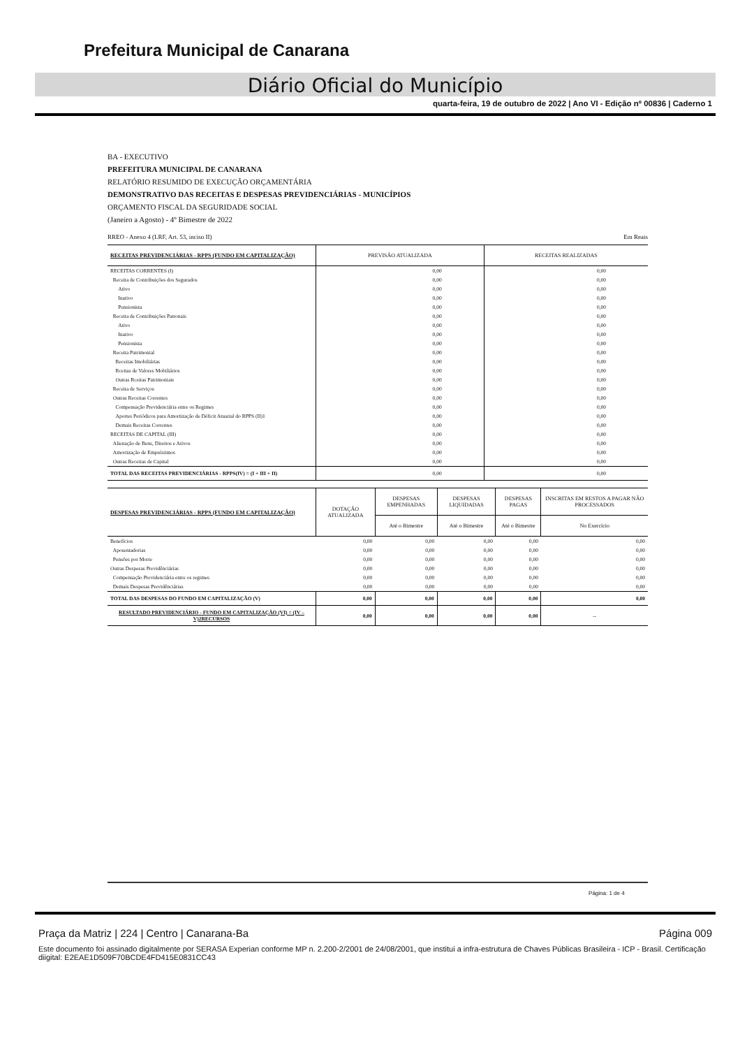Prefeitura Municipal de Canarana
Diário Oficial do Município
quarta-feira, 19 de outubro de 2022 | Ano VI - Edição nº 00836 | Caderno 1
BA - EXECUTIVO
PREFEITURA MUNICIPAL DE CANARANA
RELATÓRIO RESUMIDO DE EXECUÇÃO ORÇAMENTÁRIA
DEMONSTRATIVO DAS RECEITAS E DESPESAS PREVIDENCIÁRIAS - MUNICÍPIOS
ORÇAMENTO FISCAL DA SEGURIDADE SOCIAL
(Janeiro a Agosto) - 4º Bimestre de 2022
RREO - Anexo 4 (LRF, Art. 53, inciso II) Em Reais
| RECEITAS PREVIDENCIÁRIAS - RPPS (FUNDO EM CAPITALIZAÇÃO) | PREVISÃO ATUALIZADA | RECEITAS REALIZADAS |
| --- | --- | --- |
| RECEITAS CORRENTES (I) | 0,00 | 0,00 |
| Receita de Contribuições dos Segurados | 0,00 | 0,00 |
| Ativo | 0,00 | 0,00 |
| Inativo | 0,00 | 0,00 |
| Pensionista | 0,00 | 0,00 |
| Receita de Contribuições Patronais | 0,00 | 0,00 |
| Ativo | 0,00 | 0,00 |
| Inativo | 0,00 | 0,00 |
| Pensionista | 0,00 | 0,00 |
| Receita Patrimonial | 0,00 | 0,00 |
| Receitas Imobiliárias | 0,00 | 0,00 |
| Rceitas de Valores Mobiliários | 0,00 | 0,00 |
| Outras Rceitas Patrimoniais | 0,00 | 0,00 |
| Receita de Serviços | 0,00 | 0,00 |
| Outras Receitas Correntes | 0,00 | 0,00 |
| Compensação Previdenciária entre os Regimes | 0,00 | 0,00 |
| Aportes Periódicos para Amortização de Déficit Atuarial do RPPS (II)1 | 0,00 | 0,00 |
| Demais Receitas Correntes | 0,00 | 0,00 |
| RECEITAS DE CAPITAL (III) | 0,00 | 0,00 |
| Alienação de Bens, Direitos e Ativos | 0,00 | 0,00 |
| Amortização de Empréstimos | 0,00 | 0,00 |
| Outras Receitas de Capital | 0,00 | 0,00 |
| TOTAL DAS RECEITAS PREVIDENCIÁRIAS - RPPS(IV) = (I + III + II) | 0,00 | 0,00 |
| DESPESAS PREVIDENCIÁRIAS - RPPS (FUNDO EM CAPITALIZAÇÃO) | DOTAÇÃO ATUALIZADA | DESPESAS EMPENHADAS | DESPESAS LIQUIDADAS | DESPESAS PAGAS | INSCRITAS EM RESTOS A PAGAR NÃO PROCESSADOS |
| --- | --- | --- | --- | --- | --- |
| | | Até o Bimestre | Até o Bimestre | Até o Bimestre | No Exercício |
| Benefícios | 0,00 | 0,00 | 0,00 | 0,00 | 0,00 |
| Aposentadorias | 0,00 | 0,00 | 0,00 | 0,00 | 0,00 |
| Pensões por Morte | 0,00 | 0,00 | 0,00 | 0,00 | 0,00 |
| Outras Despesas Previdênciárias | 0,00 | 0,00 | 0,00 | 0,00 | 0,00 |
| Compensação Previdenciária entre os regimes | 0,00 | 0,00 | 0,00 | 0,00 | 0,00 |
| Demais Despesas Previdênciárias | 0,00 | 0,00 | 0,00 | 0,00 | 0,00 |
| TOTAL DAS DESPESAS DO FUNDO EM CAPITALIZAÇÃO (V) | 0,00 | 0,00 | 0,00 | 0,00 | 0,00 |
| RESULTADO PREVIDENCIÁRIO - FUNDO EM CAPITALIZAÇÃO (VI) = (IV – V)2RECURSOS | 0,00 | 0,00 | 0,00 | 0,00 | -- |
Página: 1 de 4
Praça da Matriz | 224 | Centro | Canarana-Ba Página 009
Este documento foi assinado digitalmente por SERASA Experian conforme MP n. 2.200-2/2001 de 24/08/2001, que institui a infra-estrutura de Chaves Públicas Brasileira - ICP - Brasil. Certificação diigital: E2EAE1D509F70BCDE4FD415E0831CC43